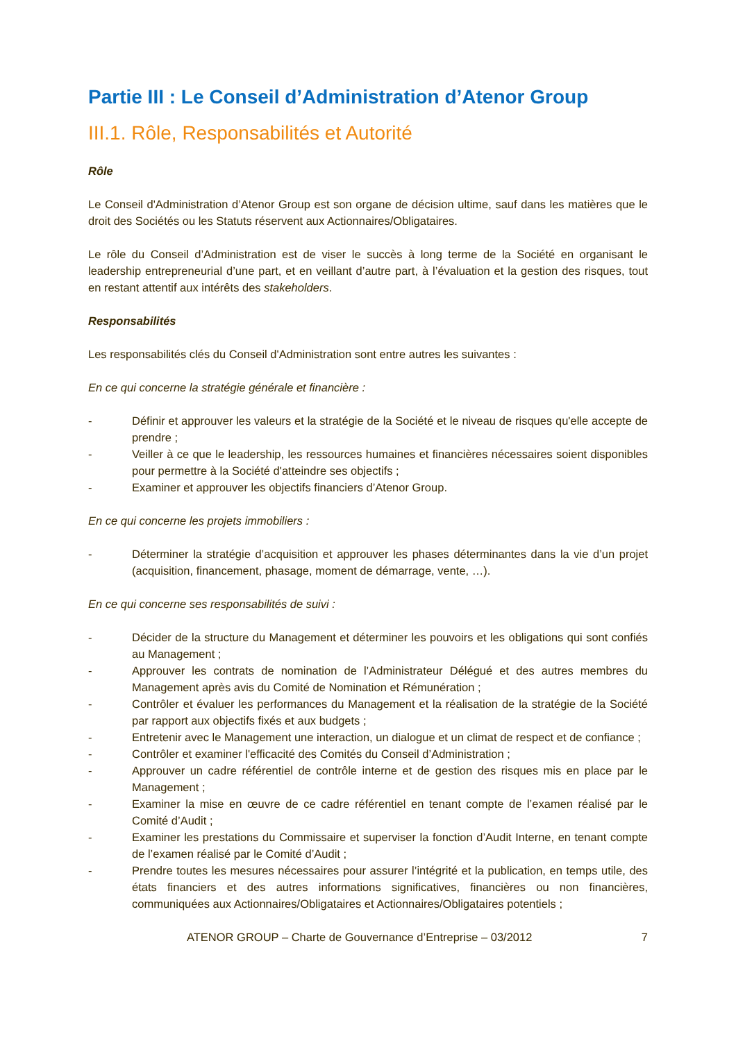Partie III : Le Conseil d’Administration d’Atenor Group
III.1. Rôle, Responsabilités et Autorité
Rôle
Le Conseil d'Administration d’Atenor Group est son organe de décision ultime, sauf dans les matières que le droit des Sociétés ou les Statuts réservent aux Actionnaires/Obligataires.
Le rôle du Conseil d’Administration est de viser le succès à long terme de la Société en organisant le leadership entrepreneurial d’une part, et en veillant d’autre part, à l’évaluation et la gestion des risques, tout en restant attentif aux intérêts des stakeholders.
Responsabilités
Les responsabilités clés du Conseil d'Administration sont entre autres les suivantes :
En ce qui concerne la stratégie générale et financière :
- Définir et approuver les valeurs et la stratégie de la Société et le niveau de risques qu'elle accepte de prendre ;
- Veiller à ce que le leadership, les ressources humaines et financières nécessaires soient disponibles pour permettre à la Société d'atteindre ses objectifs ;
- Examiner et approuver les objectifs financiers d’Atenor Group.
En ce qui concerne les projets immobiliers :
- Déterminer la stratégie d’acquisition et approuver les phases déterminantes dans la vie d’un projet (acquisition, financement, phasage, moment de démarrage, vente, …).
En ce qui concerne ses responsabilités de suivi :
- Décider de la structure du Management et déterminer les pouvoirs et les obligations qui sont confiés au Management ;
- Approuver les contrats de nomination de l’Administrateur Délégué et des autres membres du Management après avis du Comité de Nomination et Rémunération ;
- Contrôler et évaluer les performances du Management et la réalisation de la stratégie de la Société par rapport aux objectifs fixés et aux budgets ;
- Entretenir avec le Management une interaction, un dialogue et un climat de respect et de confiance ;
- Contrôler et examiner l'efficacité des Comités du Conseil d’Administration ;
- Approuver un cadre référentiel de contrôle interne et de gestion des risques mis en place par le Management ;
- Examiner la mise en œuvre de ce cadre référentiel en tenant compte de l’examen réalisé par le Comité d’Audit ;
- Examiner les prestations du Commissaire et superviser la fonction d’Audit Interne, en tenant compte de l’examen réalisé par le Comité d’Audit ;
- Prendre toutes les mesures nécessaires pour assurer l’intégrité et la publication, en temps utile, des états financiers et des autres informations significatives, financières ou non financières, communiquées aux Actionnaires/Obligataires et Actionnaires/Obligataires potentiels ;
ATENOR GROUP – Charte de Gouvernance d’Entreprise – 03/2012 7